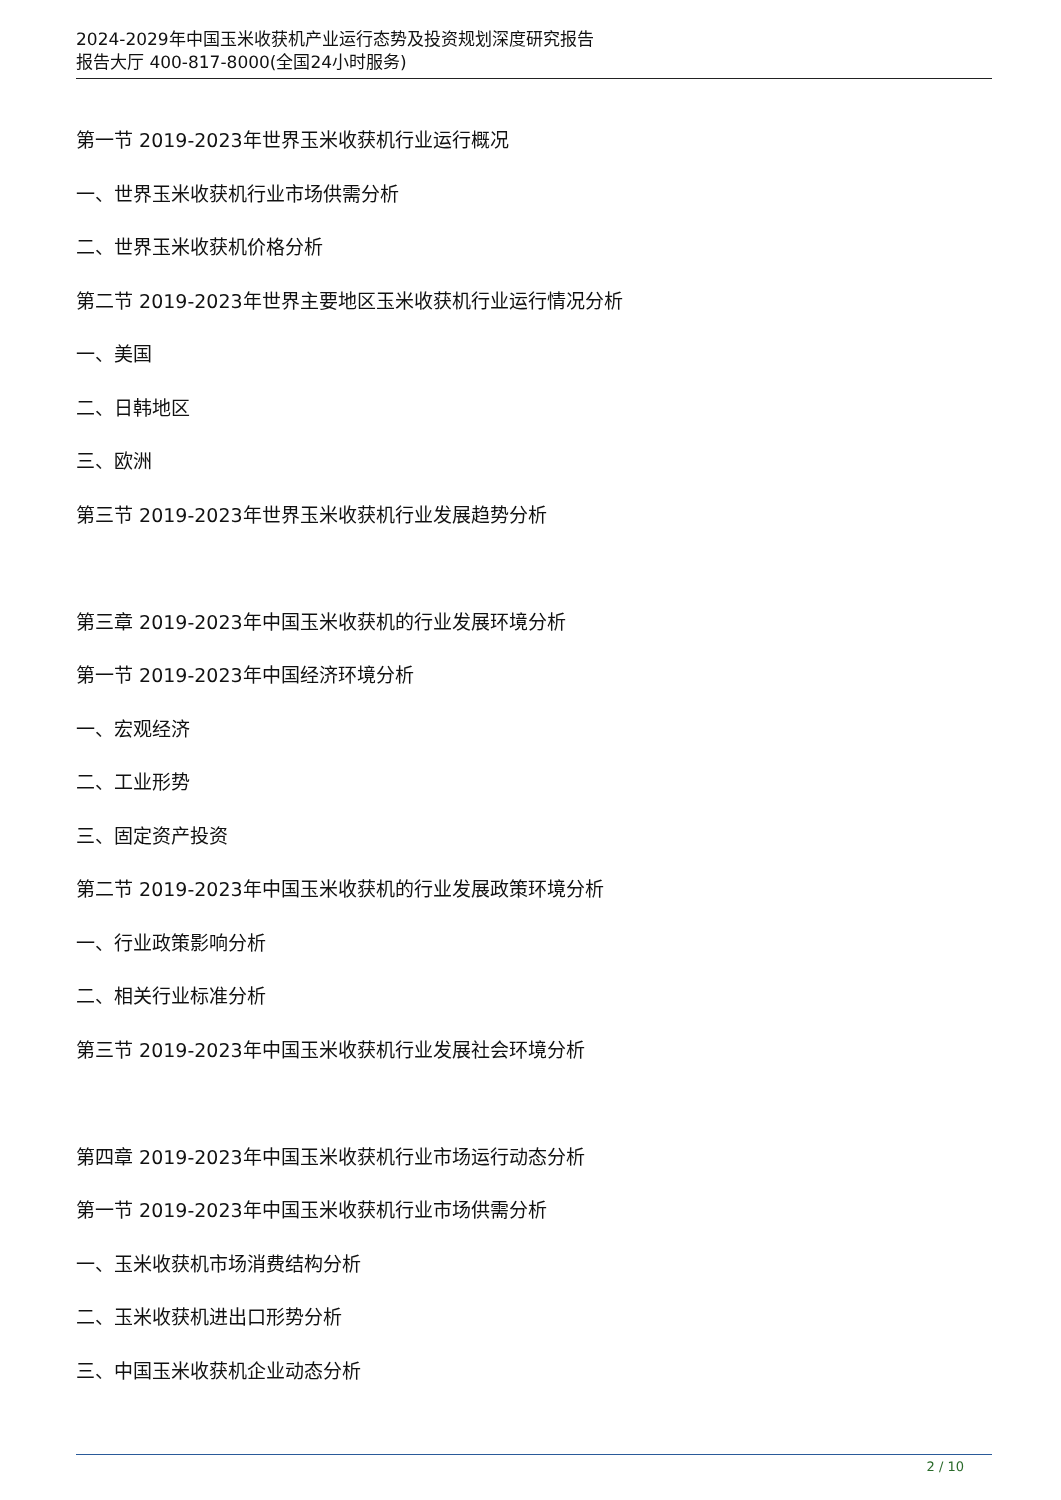2024-2029年中国玉米收获机产业运行态势及投资规划深度研究报告
报告大厅 400-817-8000(全国24小时服务)
第一节 2019-2023年世界玉米收获机行业运行概况
一、世界玉米收获机行业市场供需分析
二、世界玉米收获机价格分析
第二节 2019-2023年世界主要地区玉米收获机行业运行情况分析
一、美国
二、日韩地区
三、欧洲
第三节 2019-2023年世界玉米收获机行业发展趋势分析
第三章 2019-2023年中国玉米收获机的行业发展环境分析
第一节 2019-2023年中国经济环境分析
一、宏观经济
二、工业形势
三、固定资产投资
第二节 2019-2023年中国玉米收获机的行业发展政策环境分析
一、行业政策影响分析
二、相关行业标准分析
第三节 2019-2023年中国玉米收获机行业发展社会环境分析
第四章 2019-2023年中国玉米收获机行业市场运行动态分析
第一节 2019-2023年中国玉米收获机行业市场供需分析
一、玉米收获机市场消费结构分析
二、玉米收获机进出口形势分析
三、中国玉米收获机企业动态分析
2 / 10